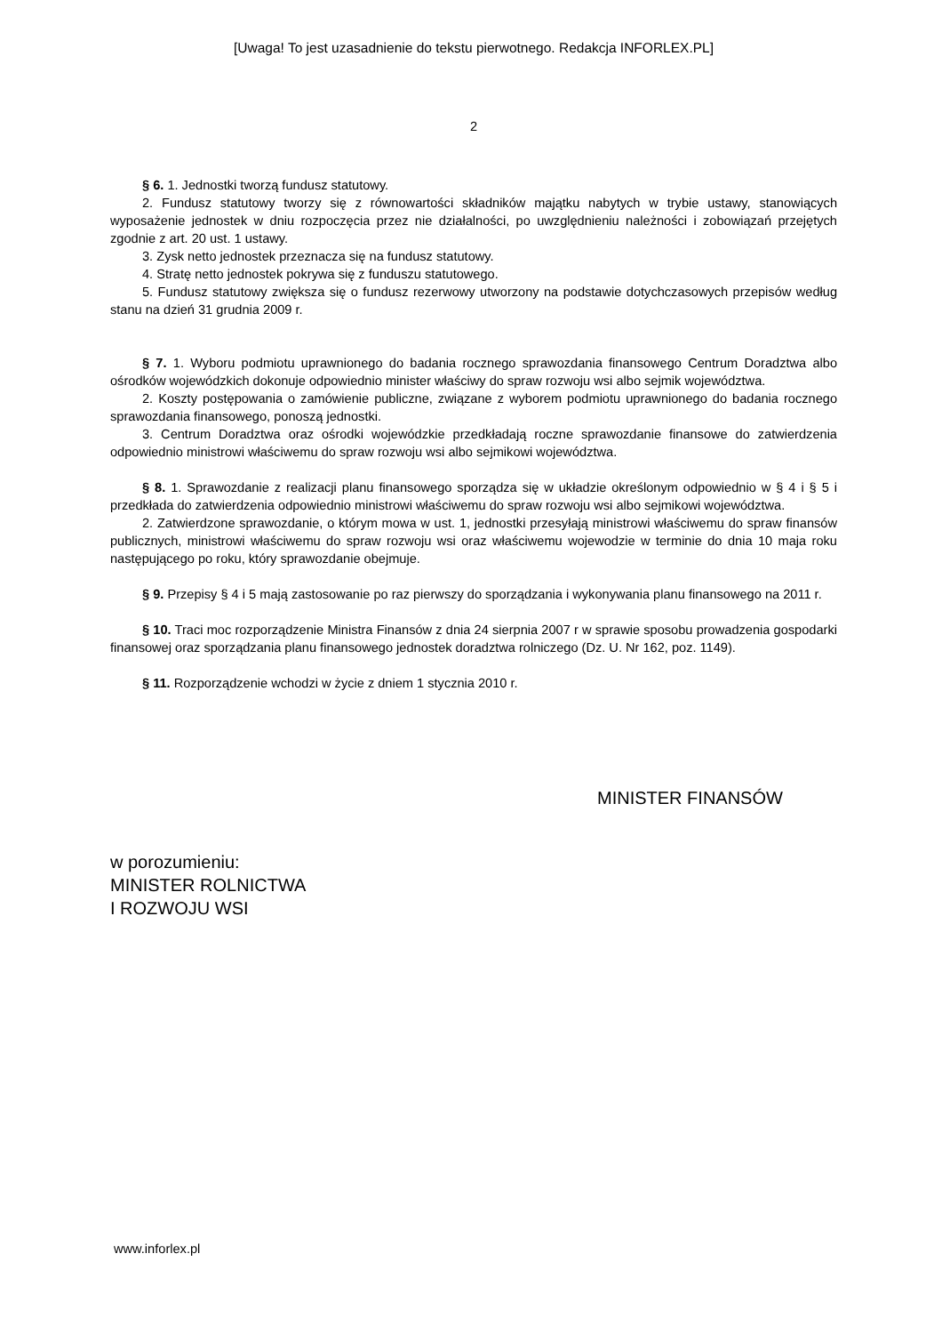[Uwaga! To jest uzasadnienie do tekstu pierwotnego. Redakcja INFORLEX.PL]
2
§ 6. 1. Jednostki tworzą fundusz statutowy.
2. Fundusz statutowy tworzy się z równowartości składników majątku nabytych w trybie ustawy, stanowiących wyposażenie jednostek w dniu rozpoczęcia przez nie działalności, po uwzględnieniu należności i zobowiązań przejętych zgodnie z art. 20 ust. 1 ustawy.
3. Zysk netto jednostek przeznacza się na fundusz statutowy.
4. Stratę netto jednostek pokrywa się z funduszu statutowego.
5. Fundusz statutowy zwiększa się o fundusz rezerwowy utworzony na podstawie dotychczasowych przepisów według stanu na dzień 31 grudnia 2009 r.
§ 7. 1. Wyboru podmiotu uprawnionego do badania rocznego sprawozdania finansowego Centrum Doradztwa albo ośrodków wojewódzkich dokonuje odpowiednio minister właściwy do spraw rozwoju wsi albo sejmik województwa.
2. Koszty postępowania o zamówienie publiczne, związane z wyborem podmiotu uprawnionego do badania rocznego sprawozdania finansowego, ponoszą jednostki.
3. Centrum Doradztwa oraz ośrodki wojewódzkie przedkładają roczne sprawozdanie finansowe do zatwierdzenia odpowiednio ministrowi właściwemu do spraw rozwoju wsi albo sejmikowi województwa.
§ 8. 1. Sprawozdanie z realizacji planu finansowego sporządza się w układzie określonym odpowiednio w § 4 i § 5 i przedkłada do zatwierdzenia odpowiednio ministrowi właściwemu do spraw rozwoju wsi albo sejmikowi województwa.
2. Zatwierdzone sprawozdanie, o którym mowa w ust. 1, jednostki przesyłają ministrowi właściwemu do spraw finansów publicznych, ministrowi właściwemu do spraw rozwoju wsi oraz właściwemu wojewodzie w terminie do dnia 10 maja roku następującego po roku, który sprawozdanie obejmuje.
§ 9. Przepisy § 4 i 5 mają zastosowanie po raz pierwszy do sporządzania i wykonywania planu finansowego na 2011 r.
§ 10. Traci moc rozporządzenie Ministra Finansów z dnia 24 sierpnia 2007 r w sprawie sposobu prowadzenia gospodarki finansowej oraz sporządzania planu finansowego jednostek doradztwa rolniczego (Dz. U. Nr 162, poz. 1149).
§ 11. Rozporządzenie wchodzi w życie z dniem 1 stycznia 2010 r.
MINISTER FINANSÓW
w porozumieniu:
MINISTER ROLNICTWA
I ROZWOJU WSI
www.inforlex.pl